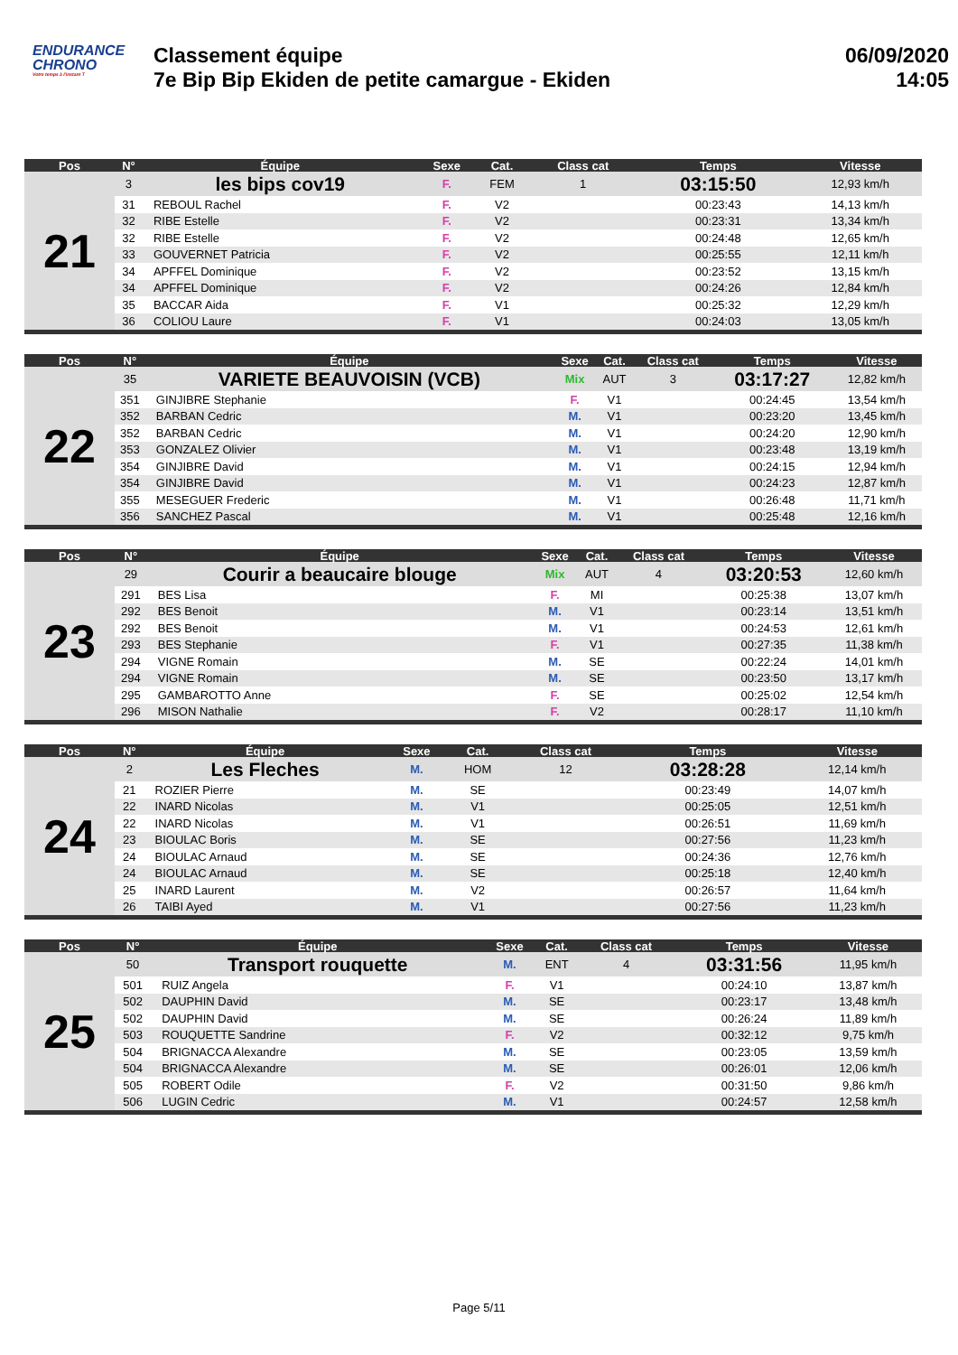ENDURANCE
CHRONO
Votre temps à l'instant T
Classement équipe
7e Bip Bip Ekiden de petite camargue - Ekiden
06/09/2020
14:05
| Pos | N° | Équipe | Sexe | Cat. | Class cat | Temps | Vitesse |
| --- | --- | --- | --- | --- | --- | --- | --- |
| 21 | 3 | les bips cov19 | F. | FEM | 1 | 03:15:50 | 12,93 km/h |
| | 31 | REBOUL Rachel | F. | V2 | | 00:23:43 | 14,13 km/h |
| | 32 | RIBE Estelle | F. | V2 | | 00:23:31 | 13,34 km/h |
| | 32 | RIBE Estelle | F. | V2 | | 00:24:48 | 12,65 km/h |
| | 33 | GOUVERNET Patricia | F. | V2 | | 00:25:55 | 12,11 km/h |
| | 34 | APFFEL Dominique | F. | V2 | | 00:23:52 | 13,15 km/h |
| | 34 | APFFEL Dominique | F. | V2 | | 00:24:26 | 12,84 km/h |
| | 35 | BACCAR Aida | F. | V1 | | 00:25:32 | 12,29 km/h |
| | 36 | COLIOU Laure | F. | V1 | | 00:24:03 | 13,05 km/h |
| Pos | N° | Équipe | Sexe | Cat. | Class cat | Temps | Vitesse |
| --- | --- | --- | --- | --- | --- | --- | --- |
| 22 | 35 | VARIETE BEAUVOISIN (VCB) | Mix | AUT | 3 | 03:17:27 | 12,82 km/h |
| | 351 | GINJIBRE Stephanie | F. | V1 | | 00:24:45 | 13,54 km/h |
| | 352 | BARBAN Cedric | M. | V1 | | 00:23:20 | 13,45 km/h |
| | 352 | BARBAN Cedric | M. | V1 | | 00:24:20 | 12,90 km/h |
| | 353 | GONZALEZ Olivier | M. | V1 | | 00:23:48 | 13,19 km/h |
| | 354 | GINJIBRE David | M. | V1 | | 00:24:15 | 12,94 km/h |
| | 354 | GINJIBRE David | M. | V1 | | 00:24:23 | 12,87 km/h |
| | 355 | MESEGUER Frederic | M. | V1 | | 00:26:48 | 11,71 km/h |
| | 356 | SANCHEZ Pascal | M. | V1 | | 00:25:48 | 12,16 km/h |
| Pos | N° | Équipe | Sexe | Cat. | Class cat | Temps | Vitesse |
| --- | --- | --- | --- | --- | --- | --- | --- |
| 23 | 29 | Courir a beaucaire blouge | Mix | AUT | 4 | 03:20:53 | 12,60 km/h |
| | 291 | BES Lisa | F. | MI | | 00:25:38 | 13,07 km/h |
| | 292 | BES Benoit | M. | V1 | | 00:23:14 | 13,51 km/h |
| | 292 | BES Benoit | M. | V1 | | 00:24:53 | 12,61 km/h |
| | 293 | BES Stephanie | F. | V1 | | 00:27:35 | 11,38 km/h |
| | 294 | VIGNE Romain | M. | SE | | 00:22:24 | 14,01 km/h |
| | 294 | VIGNE Romain | M. | SE | | 00:23:50 | 13,17 km/h |
| | 295 | GAMBAROTTO Anne | F. | SE | | 00:25:02 | 12,54 km/h |
| | 296 | MISON Nathalie | F. | V2 | | 00:28:17 | 11,10 km/h |
| Pos | N° | Équipe | Sexe | Cat. | Class cat | Temps | Vitesse |
| --- | --- | --- | --- | --- | --- | --- | --- |
| 24 | 2 | Les Fleches | M. | HOM | 12 | 03:28:28 | 12,14 km/h |
| | 21 | ROZIER Pierre | M. | SE | | 00:23:49 | 14,07 km/h |
| | 22 | INARD Nicolas | M. | V1 | | 00:25:05 | 12,51 km/h |
| | 22 | INARD Nicolas | M. | V1 | | 00:26:51 | 11,69 km/h |
| | 23 | BIOULAC Boris | M. | SE | | 00:27:56 | 11,23 km/h |
| | 24 | BIOULAC Arnaud | M. | SE | | 00:24:36 | 12,76 km/h |
| | 24 | BIOULAC Arnaud | M. | SE | | 00:25:18 | 12,40 km/h |
| | 25 | INARD Laurent | M. | V2 | | 00:26:57 | 11,64 km/h |
| | 26 | TAIBI Ayed | M. | V1 | | 00:27:56 | 11,23 km/h |
| Pos | N° | Équipe | Sexe | Cat. | Class cat | Temps | Vitesse |
| --- | --- | --- | --- | --- | --- | --- | --- |
| 25 | 50 | Transport rouquette | M. | ENT | 4 | 03:31:56 | 11,95 km/h |
| | 501 | RUIZ Angela | F. | V1 | | 00:24:10 | 13,87 km/h |
| | 502 | DAUPHIN David | M. | SE | | 00:23:17 | 13,48 km/h |
| | 502 | DAUPHIN David | M. | SE | | 00:26:24 | 11,89 km/h |
| | 503 | ROUQUETTE Sandrine | F. | V2 | | 00:32:12 | 9,75 km/h |
| | 504 | BRIGNACCA Alexandre | M. | SE | | 00:23:05 | 13,59 km/h |
| | 504 | BRIGNACCA Alexandre | M. | SE | | 00:26:01 | 12,06 km/h |
| | 505 | ROBERT Odile | F. | V2 | | 00:31:50 | 9,86 km/h |
| | 506 | LUGIN Cedric | M. | V1 | | 00:24:57 | 12,58 km/h |
Page 5/11